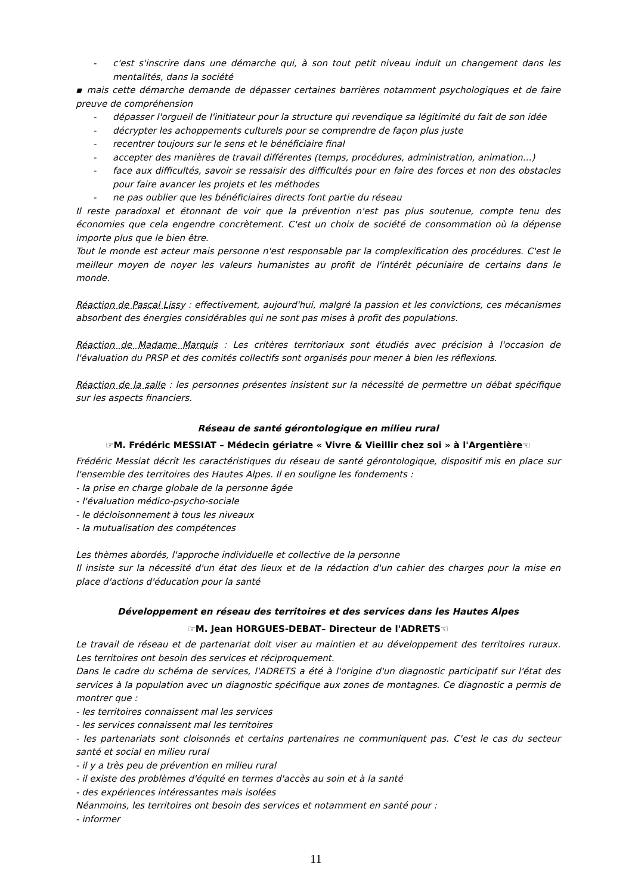- c'est s'inscrire dans une démarche qui, à son tout petit niveau induit un changement dans les mentalités, dans la société
▪ mais cette démarche demande de dépasser certaines barrières notamment psychologiques et de faire preuve de compréhension
- dépasser l'orgueil de l'initiateur pour la structure qui revendique sa légitimité du fait de son idée
- décrypter les achoppements culturels pour se comprendre de façon plus juste
- recentrer toujours sur le sens et le bénéficiaire final
- accepter des manières de travail différentes (temps, procédures, administration, animation…)
- face aux difficultés, savoir se ressaisir des difficultés pour en faire des forces et non des obstacles pour faire avancer les projets et les méthodes
- ne pas oublier que les bénéficiaires directs font partie du réseau
Il reste paradoxal et étonnant de voir que la prévention n'est pas plus soutenue, compte tenu des économies que cela engendre concrètement. C'est un choix de société de consommation où la dépense importe plus que le bien être.
Tout le monde est acteur mais personne n'est responsable par la complexification des procédures. C'est le meilleur moyen de noyer les valeurs humanistes au profit de l'intérêt pécuniaire de certains dans le monde.
Réaction de Pascal Lissy : effectivement, aujourd'hui, malgré la passion et les convictions, ces mécanismes absorbent des énergies considérables qui ne sont pas mises à profit des populations.
Réaction de Madame Marquis : Les critères territoriaux sont étudiés avec précision à l'occasion de l'évaluation du PRSP et des comités collectifs sont organisés pour mener à bien les réflexions.
Réaction de la salle : les personnes présentes insistent sur la nécessité de permettre un débat spécifique sur les aspects financiers.
Réseau de santé gérontologique en milieu rural
☞M. Frédéric MESSIAT – Médecin gériatre « Vivre & Vieillir chez soi » à l'Argentière☜
Frédéric Messiat décrit les caractéristiques du réseau de santé gérontologique, dispositif mis en place sur l'ensemble des territoires des Hautes Alpes. Il en souligne les fondements :
- la prise en charge globale de la personne âgée
- l'évaluation médico-psycho-sociale
- le décloisonnement à tous les niveaux
- la mutualisation des compétences
Les thèmes abordés, l'approche individuelle et collective de la personne
Il insiste sur la nécessité d'un état des lieux et de la rédaction d'un cahier des charges pour la mise en place d'actions d'éducation pour la santé
Développement en réseau des territoires et des services dans les Hautes Alpes
☞M. Jean HORGUES-DEBAT– Directeur de l'ADRETS☜
Le travail de réseau et de partenariat doit viser au maintien et au développement des territoires ruraux. Les territoires ont besoin des services et réciproquement.
Dans le cadre du schéma de services, l'ADRETS a été à l'origine d'un diagnostic participatif sur l'état des services à la population avec un diagnostic spécifique aux zones de montagnes. Ce diagnostic a permis de montrer que :
- les territoires connaissent mal les services
- les services connaissent mal les territoires
- les partenariats sont cloisonnés et certains partenaires ne communiquent pas. C'est le cas du secteur santé et social en milieu rural
- il y a très peu de prévention en milieu rural
- il existe des problèmes d'équité en termes d'accès au soin et à la santé
- des expériences intéressantes mais isolées
Néanmoins, les territoires ont besoin des services et notamment en santé pour :
- informer
11